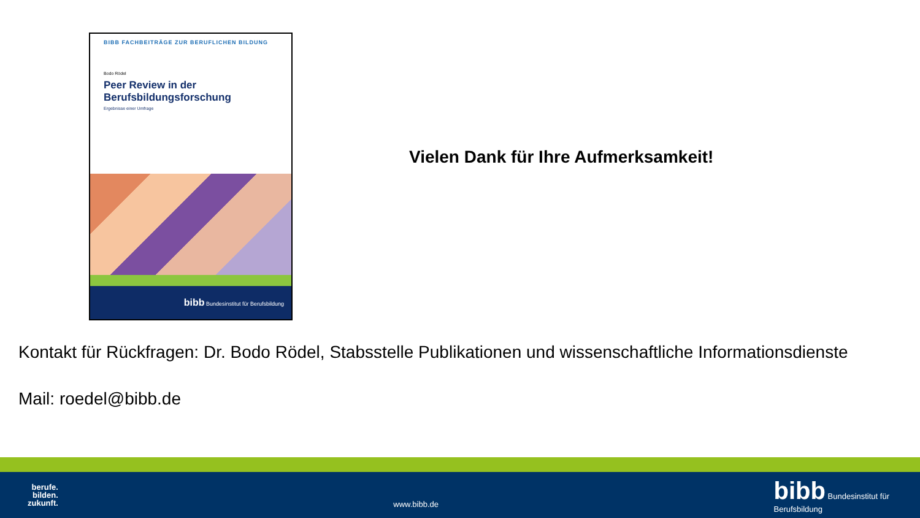BIBB FACHBEITRÄGE ZUR BERUFLICHEN BILDUNG
Bodo Rödel
Peer Review in der
Berufsbildungsforschung
Ergebnisse einer Umfrage
bibb Bundesinstitut für Berufsbildung
Vielen Dank für Ihre Aufmerksamkeit!
Kontakt für Rückfragen: Dr. Bodo Rödel, Stabsstelle Publikationen und wissenschaftliche Informationsdienste
Mail: roedel@bibb.de
berufe.
bilden.
zukunft.
www.bibb.de
bibb Bundesinstitut für
Berufsbildung